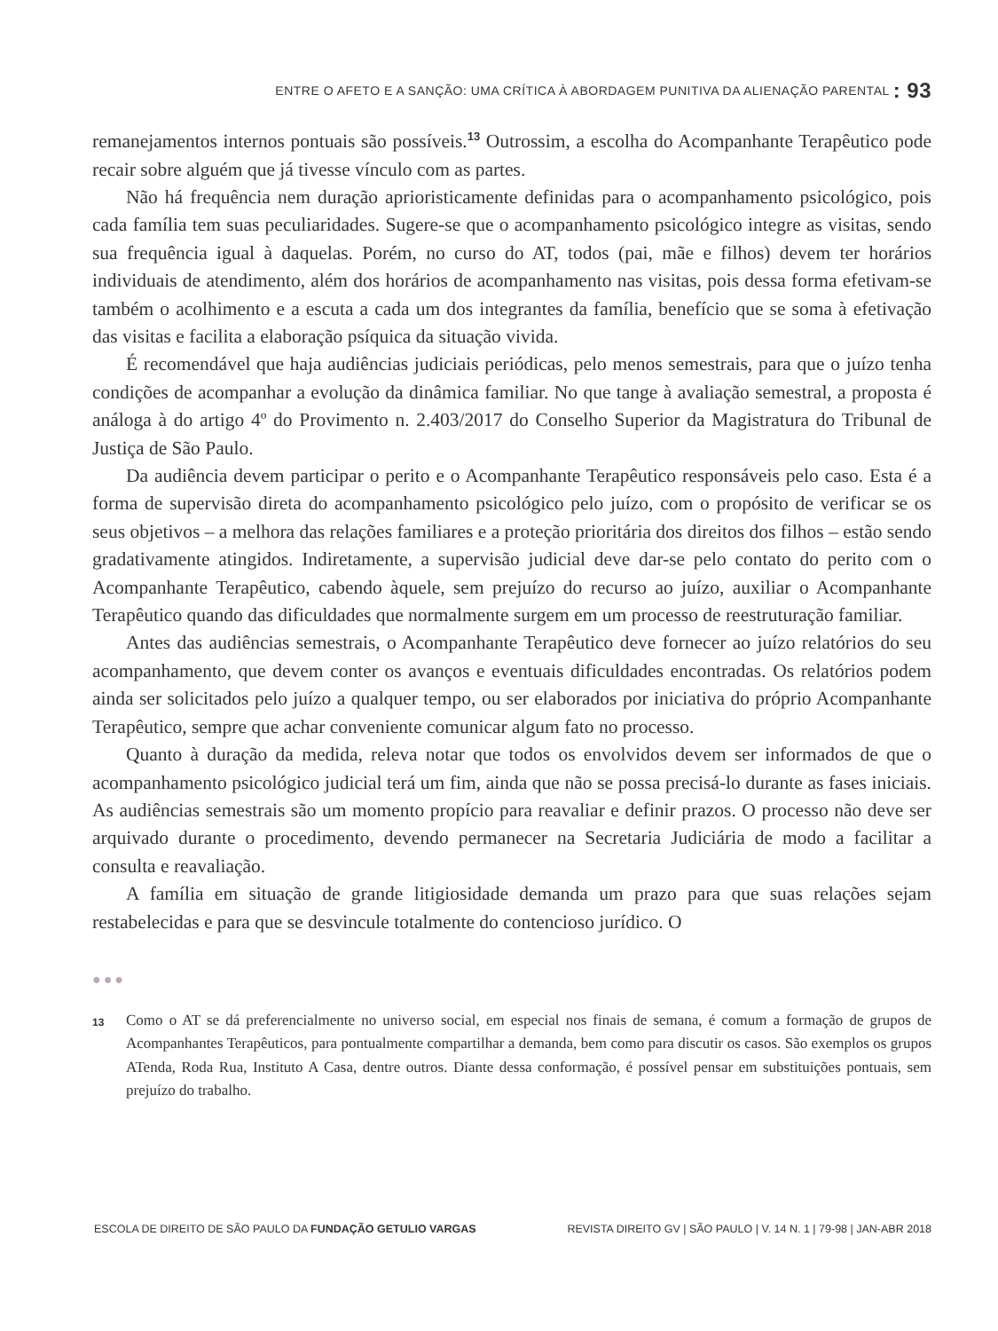ENTRE O AFETO E A SANÇÃO: UMA CRÍTICA À ABORDAGEM PUNITIVA DA ALIENAÇÃO PARENTAL : 93
remanejamentos internos pontuais são possíveis.<sup>13</sup> Outrossim, a escolha do Acompanhante Terapêutico pode recair sobre alguém que já tivesse vínculo com as partes.
Não há frequência nem duração aprioristicamente definidas para o acompanhamento psicológico, pois cada família tem suas peculiaridades. Sugere-se que o acompanhamento psicológico integre as visitas, sendo sua frequência igual à daquelas. Porém, no curso do AT, todos (pai, mãe e filhos) devem ter horários individuais de atendimento, além dos horários de acompanhamento nas visitas, pois dessa forma efetivam-se também o acolhimento e a escuta a cada um dos integrantes da família, benefício que se soma à efetivação das visitas e facilita a elaboração psíquica da situação vivida.
É recomendável que haja audiências judiciais periódicas, pelo menos semestrais, para que o juízo tenha condições de acompanhar a evolução da dinâmica familiar. No que tange à avaliação semestral, a proposta é análoga à do artigo 4º do Provimento n. 2.403/2017 do Conselho Superior da Magistratura do Tribunal de Justiça de São Paulo.
Da audiência devem participar o perito e o Acompanhante Terapêutico responsáveis pelo caso. Esta é a forma de supervisão direta do acompanhamento psicológico pelo juízo, com o propósito de verificar se os seus objetivos – a melhora das relações familiares e a proteção prioritária dos direitos dos filhos – estão sendo gradativamente atingidos. Indiretamente, a supervisão judicial deve dar-se pelo contato do perito com o Acompanhante Terapêutico, cabendo àquele, sem prejuízo do recurso ao juízo, auxiliar o Acompanhante Terapêutico quando das dificuldades que normalmente surgem em um processo de reestruturação familiar.
Antes das audiências semestrais, o Acompanhante Terapêutico deve fornecer ao juízo relatórios do seu acompanhamento, que devem conter os avanços e eventuais dificuldades encontradas. Os relatórios podem ainda ser solicitados pelo juízo a qualquer tempo, ou ser elaborados por iniciativa do próprio Acompanhante Terapêutico, sempre que achar conveniente comunicar algum fato no processo.
Quanto à duração da medida, releva notar que todos os envolvidos devem ser informados de que o acompanhamento psicológico judicial terá um fim, ainda que não se possa precisá-lo durante as fases iniciais. As audiências semestrais são um momento propício para reavaliar e definir prazos. O processo não deve ser arquivado durante o procedimento, devendo permanecer na Secretaria Judiciária de modo a facilitar a consulta e reavaliação.
A família em situação de grande litigiosidade demanda um prazo para que suas relações sejam restabelecidas e para que se desvincule totalmente do contencioso jurídico. O
●●●
13 Como o AT se dá preferencialmente no universo social, em especial nos finais de semana, é comum a formação de grupos de Acompanhantes Terapêuticos, para pontualmente compartilhar a demanda, bem como para discutir os casos. São exemplos os grupos ATenda, Roda Rua, Instituto A Casa, dentre outros. Diante dessa conformação, é possível pensar em substituições pontuais, sem prejuízo do trabalho.
ESCOLA DE DIREITO DE SÃO PAULO DA FUNDAÇÃO GETULIO VARGAS REVISTA DIREITO GV | SÃO PAULO | V. 14 N. 1 | 79-98 | JAN-ABR 2018